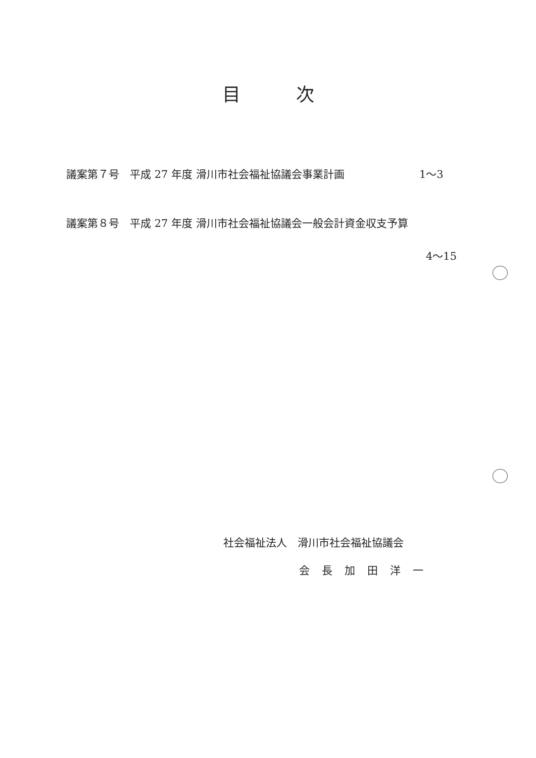目次
議案第７号　平成 27 年度 滑川市社会福祉協議会事業計画 1～3
議案第８号　平成 27 年度 滑川市社会福祉協議会一般会計資金収支予算
4～15
社会福祉法人　滑川市社会福祉協議会
会長加田洋一